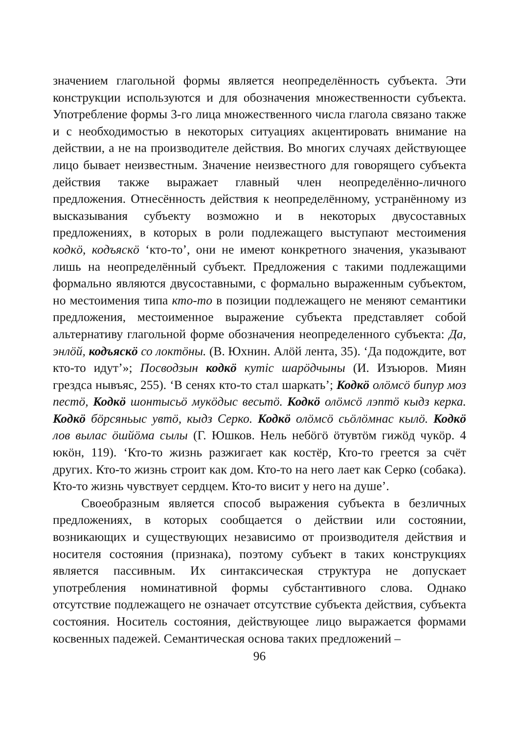значением глагольной формы является неопределённость субъекта. Эти конструкции используются и для обозначения множественности субъекта. Употребление формы 3-го лица множественного числа глагола связано также и с необходимостью в некоторых ситуациях акцентировать внимание на действии, а не на производителе действия. Во многих случаях действующее лицо бывает неизвестным. Значение неизвестного для говорящего субъекта действия также выражает главный член неопределённо-личного предложения. Отнесённость действия к неопределённому, устранённому из высказывания субъекту возможно и в некоторых двусоставных предложениях, в которых в роли подлежащего выступают местоимения кодкӧ, кодъяскӧ ‘кто-то’, они не имеют конкретного значения, указывают лишь на неопределённый субъект. Предложения с такими подлежащими формально являются двусоставными, с формально выраженным субъектом, но местоимения типа кто-то в позиции подлежащего не меняют семантики предложения, местоименное выражение субъекта представляет собой альтернативу глагольной форме обозначения неопределенного субъекта: Да, энлӧй, кодъяскӧ со локтӧны. (В. Юхнин. Алӧй лента, 35). ‘Да подождите, вот кто-то идут’»; Посводзын кодкӧ кутіс шарӧдчыны (И. Изъюров. Миян грездса нывъяс, 255). ‘В сенях кто-то стал шаркать’; Кодкӧ олӧмсӧ бипур моз пестӧ, Кодкӧ шонтысьӧ мукӧдыс весьтӧ. Кодкӧ олӧмсӧ лэптӧ кыдз керка. Кодкӧ бӧрсяньыс увтӧ, кыдз Серко. Кодкӧ олӧмсӧ сьӧлӧмнас кылӧ. Кодкӧ лов вылас ӧшйӧма сылы (Г. Юшков. Нель небӧгӧ ӧтувтӧм гижӧд чукӧр. 4 юкӧн, 119). ‘Кто-то жизнь разжигает как костёр, Кто-то греется за счёт других. Кто-то жизнь строит как дом. Кто-то на него лает как Серко (собака). Кто-то жизнь чувствует сердцем. Кто-то висит у него на душе’.
Своеобразным является способ выражения субъекта в безличных предложениях, в которых сообщается о действии или состоянии, возникающих и существующих независимо от производителя действия и носителя состояния (признака), поэтому субъект в таких конструкциях является пассивным. Их синтаксическая структура не допускает употребления номинативной формы субстантивного слова. Однако отсутствие подлежащего не означает отсутствие субъекта действия, субъекта состояния. Носитель состояния, действующее лицо выражается формами косвенных падежей. Семантическая основа таких предложений –
96